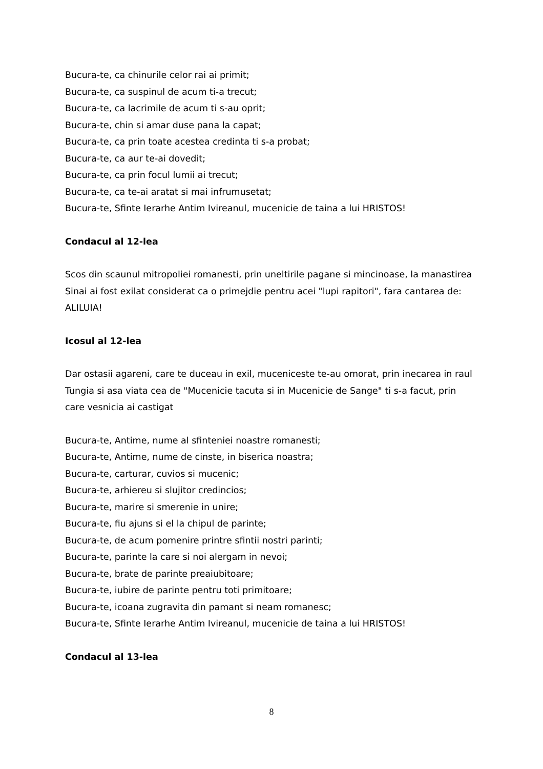Bucura-te, ca chinurile celor rai ai primit;
Bucura-te, ca suspinul de acum ti-a trecut;
Bucura-te, ca lacrimile de acum ti s-au oprit;
Bucura-te, chin si amar duse pana la capat;
Bucura-te, ca prin toate acestea credinta ti s-a probat;
Bucura-te, ca aur te-ai dovedit;
Bucura-te, ca prin focul lumii ai trecut;
Bucura-te, ca te-ai aratat si mai infrumusetat;
Bucura-te, Sfinte Ierarhe Antim Ivireanul, mucenicie de taina a lui HRISTOS!
Condacul al 12-lea
Scos din scaunul mitropoliei romanesti, prin uneltirile pagane si mincinoase, la manastirea Sinai ai fost exilat considerat ca o primejdie pentru acei "lupi rapitori", fara cantarea de: ALILUIA!
Icosul al 12-lea
Dar ostasii agareni, care te duceau in exil, muceniceste te-au omorat, prin inecarea in raul Tungia si asa viata cea de "Mucenicie tacuta si in Mucenicie de Sange" ti s-a facut, prin care vesnicia ai castigat
Bucura-te, Antime, nume al sfinteniei noastre romanesti;
Bucura-te, Antime, nume de cinste, in biserica noastra;
Bucura-te, carturar, cuvios si mucenic;
Bucura-te, arhiereu si slujitor credincios;
Bucura-te, marire si smerenie in unire;
Bucura-te, fiu ajuns si el la chipul de parinte;
Bucura-te, de acum pomenire printre sfintii nostri parinti;
Bucura-te, parinte la care si noi alergam in nevoi;
Bucura-te, brate de parinte preaiubitoare;
Bucura-te, iubire de parinte pentru toti primitoare;
Bucura-te, icoana zugravita din pamant si neam romanesc;
Bucura-te, Sfinte Ierarhe Antim Ivireanul, mucenicie de taina a lui HRISTOS!
Condacul al 13-lea
8